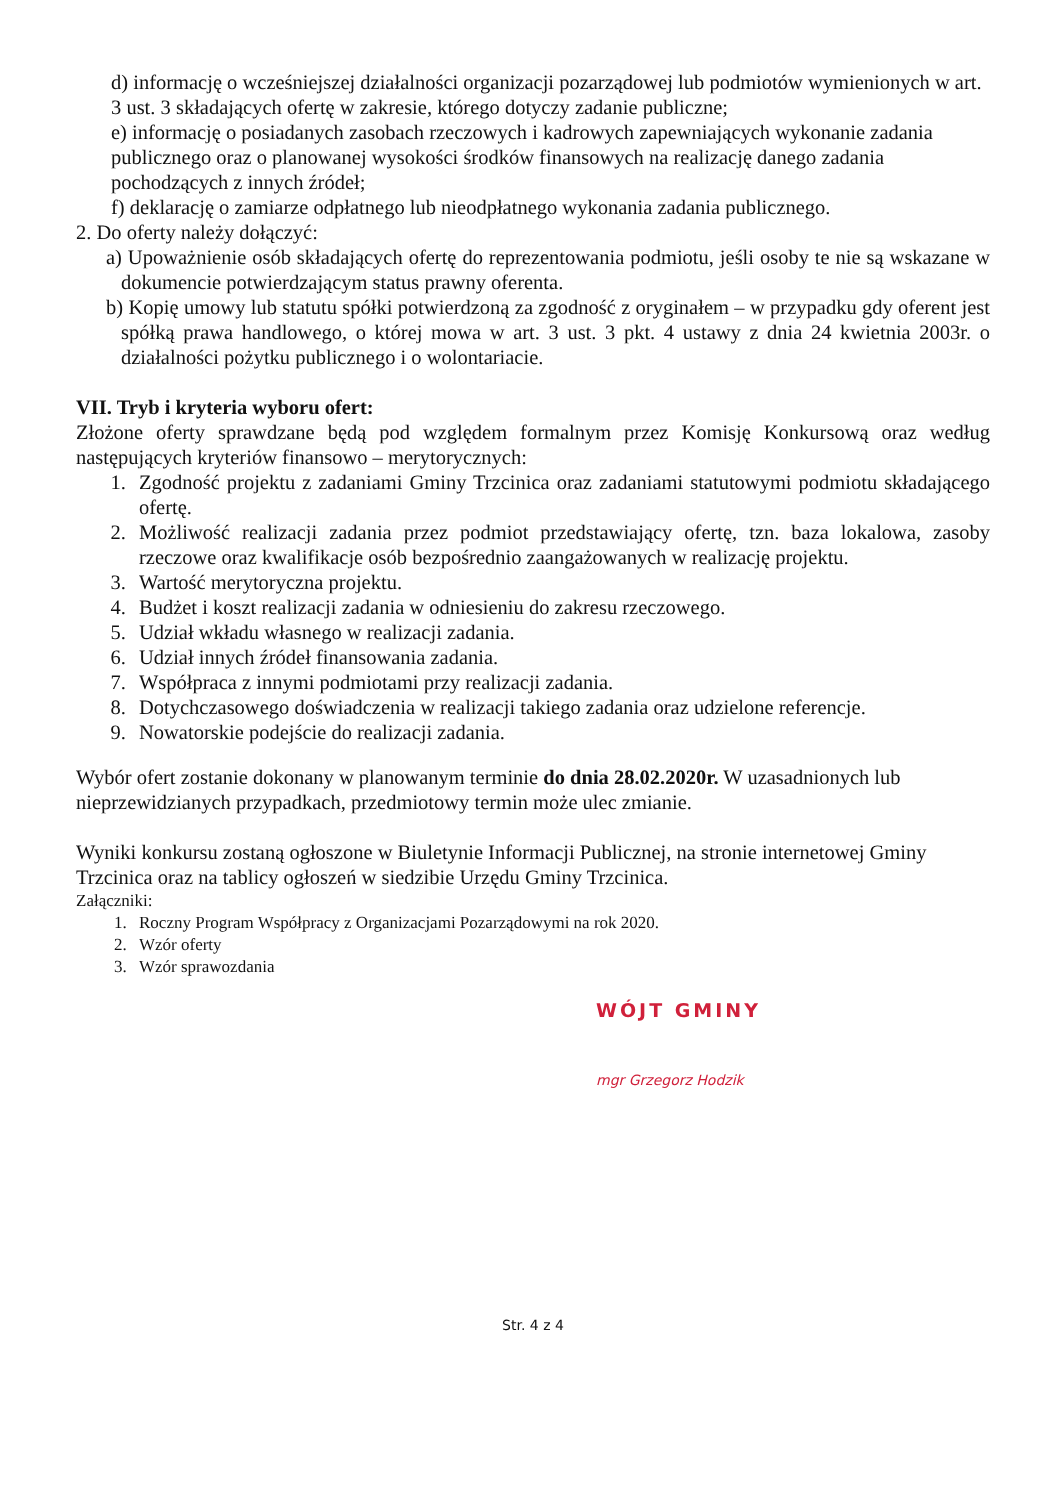d) informację o wcześniejszej działalności organizacji pozarządowej lub podmiotów wymienionych w art. 3 ust. 3 składających ofertę w zakresie, którego dotyczy zadanie publiczne;
e) informację o posiadanych zasobach rzeczowych i kadrowych zapewniających wykonanie zadania publicznego oraz o planowanej wysokości środków finansowych na realizację danego zadania pochodzących z innych źródeł;
f) deklarację o zamiarze odpłatnego lub nieodpłatnego wykonania zadania publicznego.
2. Do oferty należy dołączyć:
a) Upoważnienie osób składających ofertę do reprezentowania podmiotu, jeśli osoby te nie są wskazane w dokumencie potwierdzającym status prawny oferenta.
b) Kopię umowy lub statutu spółki potwierdzoną za zgodność z oryginałem – w przypadku gdy oferent jest spółką prawa handlowego, o której mowa w art. 3 ust. 3 pkt. 4 ustawy z dnia 24 kwietnia 2003r. o działalności pożytku publicznego i o wolontariacie.
VII. Tryb i kryteria wyboru ofert:
Złożone oferty sprawdzane będą pod względem formalnym przez Komisję Konkursową oraz według następujących kryteriów finansowo – merytorycznych:
1. Zgodność projektu z zadaniami Gminy Trzcinica oraz zadaniami statutowymi podmiotu składającego ofertę.
2. Możliwość realizacji zadania przez podmiot przedstawiający ofertę, tzn. baza lokalowa, zasoby rzeczowe oraz kwalifikacje osób bezpośrednio zaangażowanych w realizację projektu.
3. Wartość merytoryczna projektu.
4. Budżet i koszt realizacji zadania w odniesieniu do zakresu rzeczowego.
5. Udział wkładu własnego w realizacji zadania.
6. Udział innych źródeł finansowania zadania.
7. Współpraca z innymi podmiotami przy realizacji zadania.
8. Dotychczasowego doświadczenia w realizacji takiego zadania oraz udzielone referencje.
9. Nowatorskie podejście do realizacji zadania.
Wybór ofert zostanie dokonany w planowanym terminie do dnia 28.02.2020r. W uzasadnionych lub nieprzewidzianych przypadkach, przedmiotowy termin może ulec zmianie.
Wyniki konkursu zostaną ogłoszone w Biuletynie Informacji Publicznej, na stronie internetowej Gminy Trzcinica oraz na tablicy ogłoszeń w siedzibie Urzędu Gminy Trzcinica.
Załączniki:
1. Roczny Program Współpracy z Organizacjami Pozarządowymi na rok 2020.
2. Wzór oferty
3. Wzór sprawozdania
WÓJT GMINY
mgr Grzegorz Hodzik
Str. 4 z 4